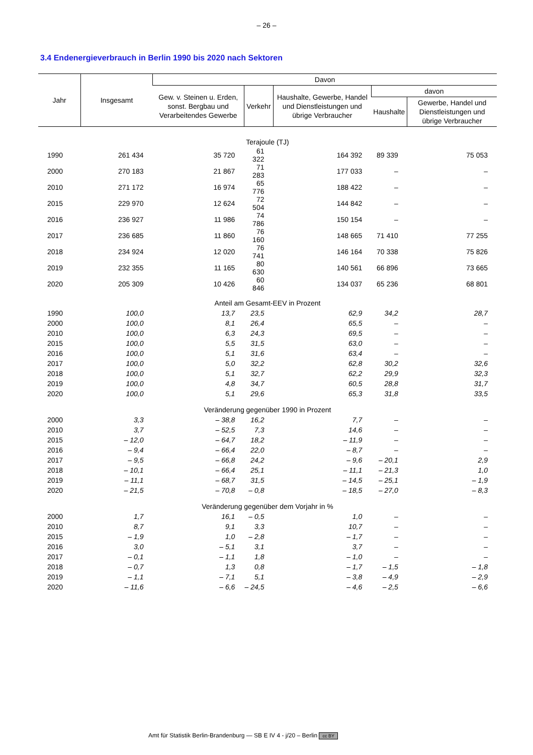– 26 –
3.4 Endenergieverbrauch in Berlin 1990 bis 2020 nach Sektoren
| Jahr | Insgesamt | Davon | | | | |
| --- | --- | --- | --- | --- | --- | --- |
| | | Gew. v. Steinen u. Erden, sonst. Bergbau und Verarbeitendes Gewerbe | Verkehr | Haushalte, Gewerbe, Handel und Dienstleistungen und übrige Verbraucher | davon | |
| | | | | | Haushalte | Gewerbe, Handel und Dienstleistungen und übrige Verbraucher |
| Terajoule (TJ) | | | | | | |
| 1990 | 261 434 | 35 720 | 61 322 | 164 392 | 89 339 | 75 053 |
| 2000 | 270 183 | 21 867 | 71 283 | 177 033 | – | – |
| 2010 | 271 172 | 16 974 | 65 776 | 188 422 | – | – |
| 2015 | 229 970 | 12 624 | 72 504 | 144 842 | – | – |
| 2016 | 236 927 | 11 986 | 74 786 | 150 154 | – | – |
| 2017 | 236 685 | 11 860 | 76 160 | 148 665 | 71 410 | 77 255 |
| 2018 | 234 924 | 12 020 | 76 741 | 146 164 | 70 338 | 75 826 |
| 2019 | 232 355 | 11 165 | 80 630 | 140 561 | 66 896 | 73 665 |
| 2020 | 205 309 | 10 426 | 60 846 | 134 037 | 65 236 | 68 801 |
| Anteil am Gesamt-EEV in Prozent | | | | | | |
| 1990 | 100,0 | 13,7 | 23,5 | 62,9 | 34,2 | 28,7 |
| 2000 | 100,0 | 8,1 | 26,4 | 65,5 | – | – |
| 2010 | 100,0 | 6,3 | 24,3 | 69,5 | – | – |
| 2015 | 100,0 | 5,5 | 31,5 | 63,0 | – | – |
| 2016 | 100,0 | 5,1 | 31,6 | 63,4 | – | – |
| 2017 | 100,0 | 5,0 | 32,2 | 62,8 | 30,2 | 32,6 |
| 2018 | 100,0 | 5,1 | 32,7 | 62,2 | 29,9 | 32,3 |
| 2019 | 100,0 | 4,8 | 34,7 | 60,5 | 28,8 | 31,7 |
| 2020 | 100,0 | 5,1 | 29,6 | 65,3 | 31,8 | 33,5 |
| Veränderung gegenüber 1990 in Prozent | | | | | | |
| 2000 | 3,3 | – 38,8 | 16,2 | 7,7 | – | – |
| 2010 | 3,7 | – 52,5 | 7,3 | 14,6 | – | – |
| 2015 | – 12,0 | – 64,7 | 18,2 | – 11,9 | – | – |
| 2016 | – 9,4 | – 66,4 | 22,0 | – 8,7 | – | – |
| 2017 | – 9,5 | – 66,8 | 24,2 | – 9,6 | – 20,1 | 2,9 |
| 2018 | – 10,1 | – 66,4 | 25,1 | – 11,1 | – 21,3 | 1,0 |
| 2019 | – 11,1 | – 68,7 | 31,5 | – 14,5 | – 25,1 | – 1,9 |
| 2020 | – 21,5 | – 70,8 | – 0,8 | – 18,5 | – 27,0 | – 8,3 |
| Veränderung gegenüber dem Vorjahr in % | | | | | | |
| 2000 | 1,7 | 16,1 | – 0,5 | 1,0 | – | – |
| 2010 | 8,7 | 9,1 | 3,3 | 10,7 | – | – |
| 2015 | – 1,9 | 1,0 | – 2,8 | – 1,7 | – | – |
| 2016 | 3,0 | – 5,1 | 3,1 | 3,7 | – | – |
| 2017 | – 0,1 | – 1,1 | 1,8 | – 1,0 | – | – |
| 2018 | – 0,7 | 1,3 | 0,8 | – 1,7 | – 1,5 | – 1,8 |
| 2019 | – 1,1 | – 7,1 | 5,1 | – 3,8 | – 4,9 | – 2,9 |
| 2020 | – 11,6 | – 6,6 | – 24,5 | – 4,6 | – 2,5 | – 6,6 |
Amt für Statistik Berlin-Brandenburg — SB E IV 4 - j/20 – Berlin cc BY